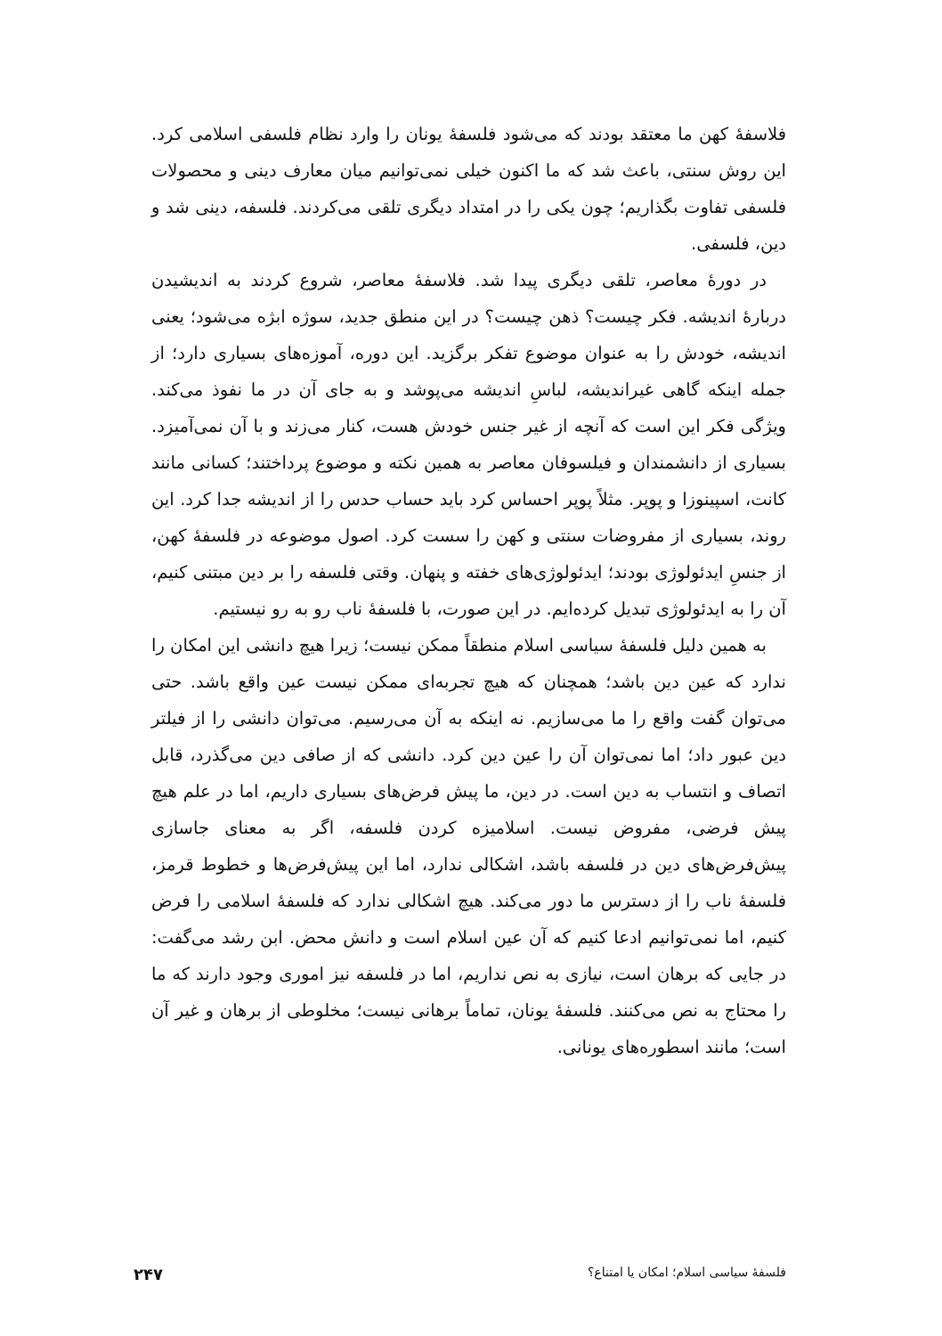فلاسفهٔ کهن ما معتقد بودند که می‌شود فلسفهٔ یونان را وارد نظام فلسفی اسلامی کرد. این روش سنتی، باعث شد که ما اکنون خیلی نمی‌توانیم میان معارف دینی و محصولات فلسفی تفاوت بگذاریم؛ چون یکی را در امتداد دیگری تلقی می‌کردند. فلسفه، دینی شد و دین، فلسفی.
در دورهٔ معاصر، تلقی دیگری پیدا شد. فلاسفهٔ معاصر، شروع کردند به اندیشیدن دربارهٔ اندیشه. فکر چیست؟ ذهن چیست؟ در این منطق جدید، سوژه ابژه می‌شود؛ یعنی اندیشه، خودش را به عنوان موضوع تفکر برگزید. این دوره، آموزه‌های بسیاری دارد؛ از جمله اینکه گاهی غیراندیشه، لباسِ اندیشه می‌پوشد و به جای آن در ما نفوذ می‌کند. ویژگی فکر این است که آنچه از غیر جنس خودش هست، کنار می‌زند و با آن نمی‌آمیزد. بسیاری از دانشمندان و فیلسوفان معاصر به همین نکته و موضوع پرداختند؛ کسانی مانند کانت، اسپینوزا و پوپر. مثلاً پوپر احساس کرد باید حساب حدس را از اندیشه جدا کرد. این روند، بسیاری از مفروضات سنتی و کهن را سست کرد. اصول موضوعه در فلسفهٔ کهن، از جنسِ ایدئولوژی بودند؛ ایدئولوژی‌های خفته و پنهان. وقتی فلسفه را بر دین مبتنی کنیم، آن را به ایدئولوژی تبدیل کرده‌ایم. در این صورت، با فلسفهٔ ناب رو به رو نیستیم.
به همین دلیل فلسفهٔ سیاسی اسلام منطقاً ممکن نیست؛ زیرا هیچ دانشی این امکان را ندارد که عین دین باشد؛ همچنان که هیچ تجربه‌ای ممکن نیست عین واقع باشد. حتی می‌توان گفت واقع را ما می‌سازیم. نه اینکه به آن می‌رسیم. می‌توان دانشی را از فیلتر دین عبور داد؛ اما نمی‌توان آن را عین دین کرد. دانشی که از صافی دین می‌گذرد، قابل اتصاف و انتساب به دین است. در دین، ما پیش فرض‌های بسیاری داریم، اما در علم هیچ پیش فرضی، مفروض نیست. اسلامیزه کردن فلسفه، اگر به معنای جاسازی پیش‌فرض‌های دین در فلسفه باشد، اشکالی ندارد، اما این پیش‌فرض‌ها و خطوط قرمز، فلسفهٔ ناب را از دسترس ما دور می‌کند. هیچ اشکالی ندارد که فلسفهٔ اسلامی را فرض کنیم، اما نمی‌توانیم ادعا کنیم که آن عین اسلام است و دانش محض. ابن رشد می‌گفت: در جایی که برهان است، نیازی به نص نداریم، اما در فلسفه نیز اموری وجود دارند که ما را محتاج به نص می‌کنند. فلسفهٔ یونان، تماماً برهانی نیست؛ مخلوطی از برهان و غیر آن است؛ مانند اسطوره‌های یونانی.
فلسفهٔ سیاسی اسلام؛ امکان یا امتناع؟ ۲۴۷